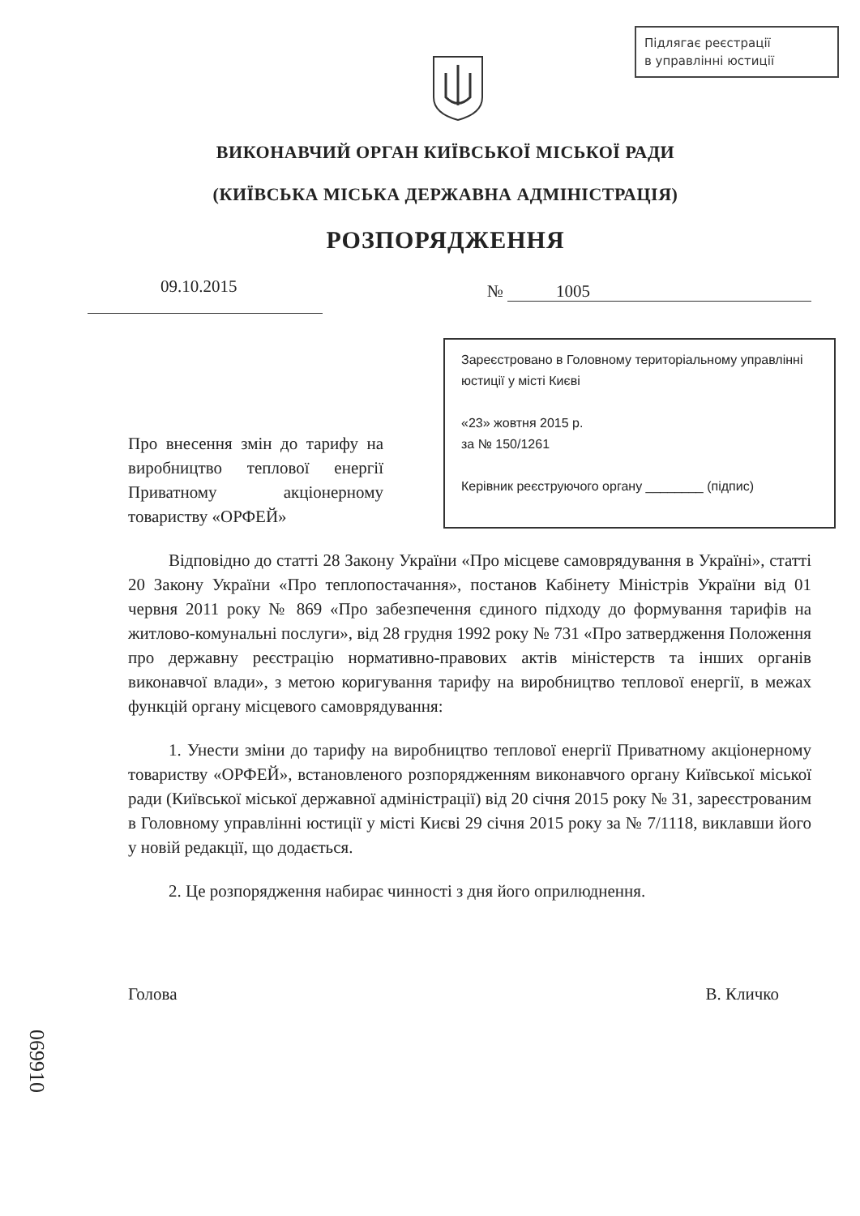Підлягає реєстрації
в управлінні юстиції
ВИКОНАВЧИЙ ОРГАН КИЇВСЬКОЇ МІСЬКОЇ РАДИ
(КИЇВСЬКА МІСЬКА ДЕРЖАВНА АДМІНІСТРАЦІЯ)
РОЗПОРЯДЖЕННЯ
09.10.2015 № 1005
Про внесення змін до тарифу на виробництво теплової енергії Приватному акціонерному товариству «ОРФЕЙ»
Зареєстровано в Головному територіальному управлінні юстиції у місті Києві
«23» жовтня 2015 р.
за № 150/1261
Керівник реєструючого органу ________ (підпис)
Відповідно до статті 28 Закону України «Про місцеве самоврядування в Україні», статті 20 Закону України «Про теплопостачання», постанов Кабінету Міністрів України від 01 червня 2011 року № 869 «Про забезпечення єдиного підходу до формування тарифів на житлово-комунальні послуги», від 28 грудня 1992 року № 731 «Про затвердження Положення про державну реєстрацію нормативно-правових актів міністерств та інших органів виконавчої влади», з метою коригування тарифу на виробництво теплової енергії, в межах функцій органу місцевого самоврядування:
1. Унести зміни до тарифу на виробництво теплової енергії Приватному акціонерному товариству «ОРФЕЙ», встановленого розпорядженням виконавчого органу Київської міської ради (Київської міської державної адміністрації) від 20 січня 2015 року № 31, зареєстрованим в Головному управлінні юстиції у місті Києві 29 січня 2015 року за № 7/1118, виклавши його у новій редакції, що додається.
2. Це розпорядження набирає чинності з дня його оприлюднення.
Голова В. Кличко
069910